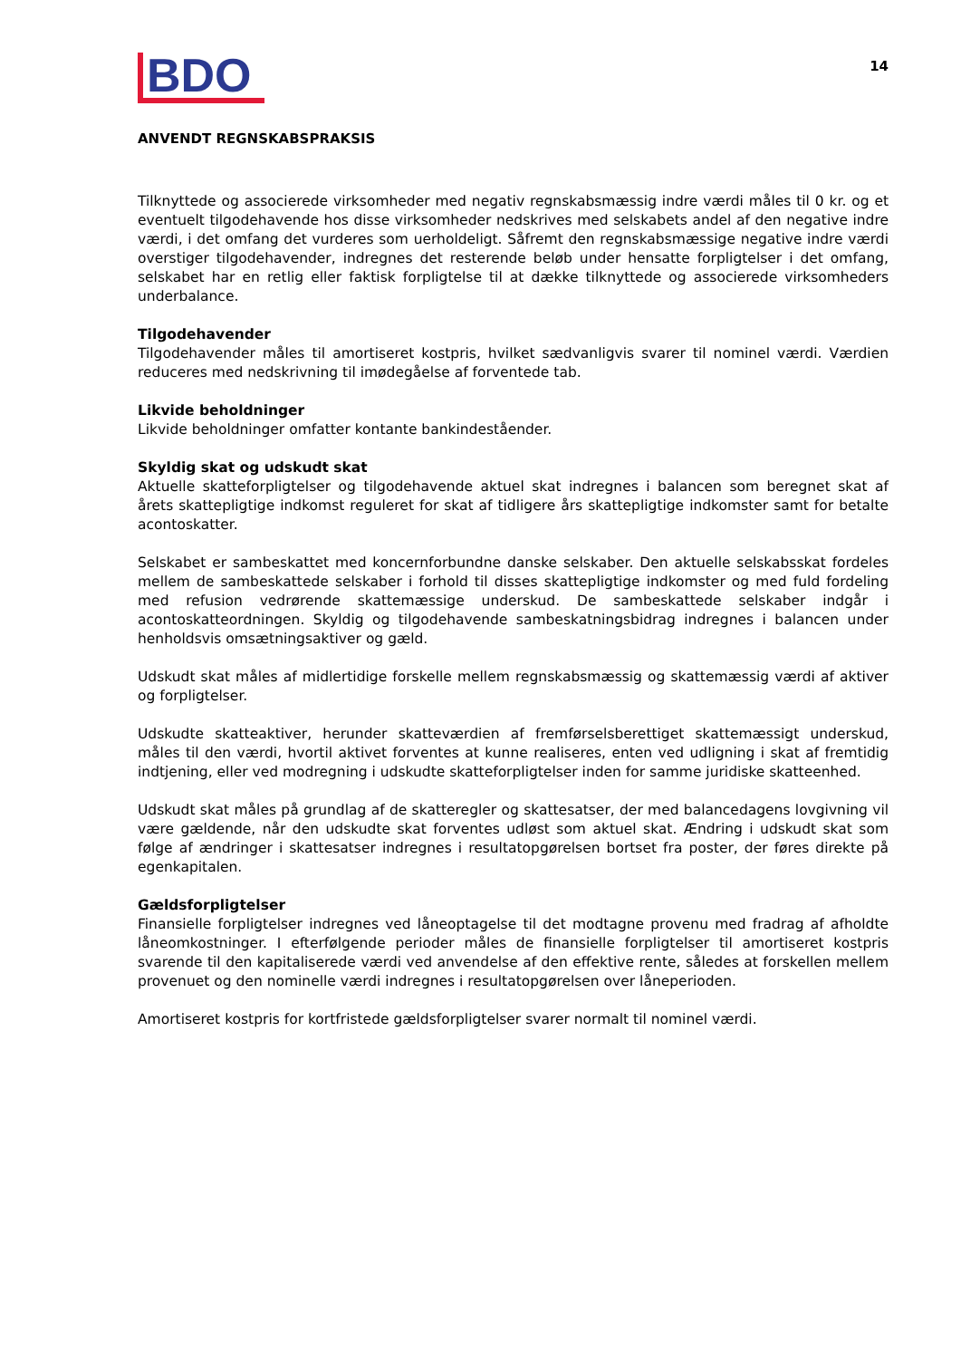BDO
14
ANVENDT REGNSKABSPRAKSIS
Tilknyttede og associerede virksomheder med negativ regnskabsmæssig indre værdi måles til 0 kr. og et eventuelt tilgodehavende hos disse virksomheder nedskrives med selskabets andel af den negative indre værdi, i det omfang det vurderes som uerholdeligt. Såfremt den regnskabsmæssige negative indre værdi overstiger tilgodehavender, indregnes det resterende beløb under hensatte forpligtelser i det omfang, selskabet har en retlig eller faktisk forpligtelse til at dække tilknyttede og associerede virksomheders underbalance.
Tilgodehavender
Tilgodehavender måles til amortiseret kostpris, hvilket sædvanligvis svarer til nominel værdi. Værdien reduceres med nedskrivning til imødegåelse af forventede tab.
Likvide beholdninger
Likvide beholdninger omfatter kontante bankindeståender.
Skyldig skat og udskudt skat
Aktuelle skatteforpligtelser og tilgodehavende aktuel skat indregnes i balancen som beregnet skat af årets skattepligtige indkomst reguleret for skat af tidligere års skattepligtige indkomster samt for betalte acontoskatter.
Selskabet er sambeskattet med koncernforbundne danske selskaber. Den aktuelle selskabsskat fordeles mellem de sambeskattede selskaber i forhold til disses skattepligtige indkomster og med fuld fordeling med refusion vedrørende skattemæssige underskud. De sambeskattede selskaber indgår i acontoskatteordningen. Skyldig og tilgodehavende sambeskatningsbidrag indregnes i balancen under henholdsvis omsætningsaktiver og gæld.
Udskudt skat måles af midlertidige forskelle mellem regnskabsmæssig og skattemæssig værdi af aktiver og forpligtelser.
Udskudte skatteaktiver, herunder skatteværdien af fremførselsberettiget skattemæssigt underskud, måles til den værdi, hvortil aktivet forventes at kunne realiseres, enten ved udligning i skat af fremtidig indtjening, eller ved modregning i udskudte skatteforpligtelser inden for samme juridiske skatteenhed.
Udskudt skat måles på grundlag af de skatteregler og skattesatser, der med balancedagens lovgivning vil være gældende, når den udskudte skat forventes udløst som aktuel skat. Ændring i udskudt skat som følge af ændringer i skattesatser indregnes i resultatopgørelsen bortset fra poster, der føres direkte på egenkapitalen.
Gældsforpligtelser
Finansielle forpligtelser indregnes ved låneoptagelse til det modtagne provenu med fradrag af afholdte låneomkostninger. I efterfølgende perioder måles de finansielle forpligtelser til amortiseret kostpris svarende til den kapitaliserede værdi ved anvendelse af den effektive rente, således at forskellen mellem provenuet og den nominelle værdi indregnes i resultatopgørelsen over låneperioden.
Amortiseret kostpris for kortfristede gældsforpligtelser svarer normalt til nominel værdi.